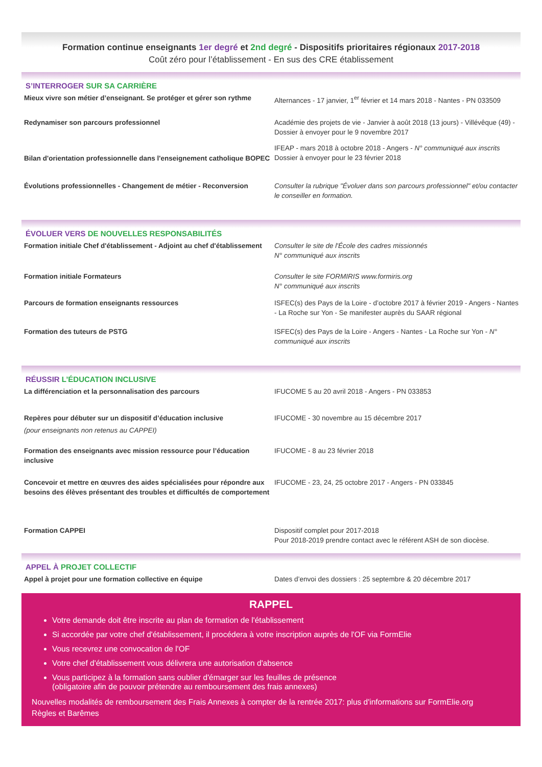Formation continue enseignants 1er degré et 2nd degré - Dispositifs prioritaires régionaux 2017-2018
Coût zéro pour l’établissement - En sus des CRE établissement
S’INTERROGER SUR SA CARRIÈRE
Mieux vivre son métier d’enseignant. Se protéger et gérer son rythme
Alternances - 17 janvier, 1<sup>er</sup> février et 14 mars 2018 - Nantes - PN 033509
Redynamiser son parcours professionnel Académie des projets de vie - Janvier à août 2018 (13 jours) - Villévêque (49) - Dossier à envoyer pour le 9 novembre 2017
Bilan d'orientation professionnelle dans l'enseignement catholique BOPEC
IFEAP - mars 2018 à octobre 2018 - Angers - N° communiqué aux inscrits
Dossier à envoyer pour le 23 février 2018
Évolutions professionnelles - Changement de métier - Reconversion
Consulter la rubrique "Évoluer dans son parcours professionnel" et/ou contacter le conseiller en formation.
ÉVOLUER VERS DE NOUVELLES RESPONSABILITÉS
Formation initiale Chef d'établissement - Adjoint au chef d'établissement
Consulter le site de l'École des cadres missionnés
N° communiqué aux inscrits
Formation initiale Formateurs Consulter le site FORMIRIS www.formiris.org
N° communiqué aux inscrits
Parcours de formation enseignants ressources ISFEC(s) des Pays de la Loire - d’octobre 2017 à février 2019 - Angers - Nantes - La Roche sur Yon - Se manifester auprès du SAAR régional
Formation des tuteurs de PSTG ISFEC(s) des Pays de la Loire - Angers - Nantes - La Roche sur Yon - N° communiqué aux inscrits
RÉUSSIR L’ÉDUCATION INCLUSIVE
La différenciation et la personnalisation des parcours IFUCOME 5 au 20 avril 2018 - Angers - PN 033853
Repères pour débuter sur un dispositif d’éducation inclusive
(pour enseignants non retenus au CAPPEI)
IFUCOME - 30 novembre au 15 décembre 2017
Formation des enseignants avec mission ressource pour l’éducation inclusive
IFUCOME - 8 au 23 février 2018
Concevoir et mettre en œuvres des aides spécialisées pour répondre aux besoins des élèves présentant des troubles et difficultés de comportement
IFUCOME - 23, 24, 25 octobre 2017 - Angers - PN 033845
Formation CAPPEI Dispositif complet pour 2017-2018
Pour 2018-2019 prendre contact avec le référent ASH de son diocèse.
APPEL À PROJET COLLECTIF
Appel à projet pour une formation collective en équipe Dates d’envoi des dossiers : 25 septembre & 20 décembre 2017
RAPPEL
Votre demande doit être inscrite au plan de formation de l'établissement
Si accordée par votre chef d'établissement, il procédera à votre inscription auprès de l'OF via FormElie
Vous recevrez une convocation de l'OF
Votre chef d'établissement vous délivrera une autorisation d'absence
Vous participez à la formation sans oublier d'émarger sur les feuilles de présence
(obligatoire afin de pouvoir prétendre au remboursement des frais annexes)
Nouvelles modalités de remboursement des Frais Annexes à compter de la rentrée 2017: plus d'informations sur FormElie.org
Règles et Barêmes